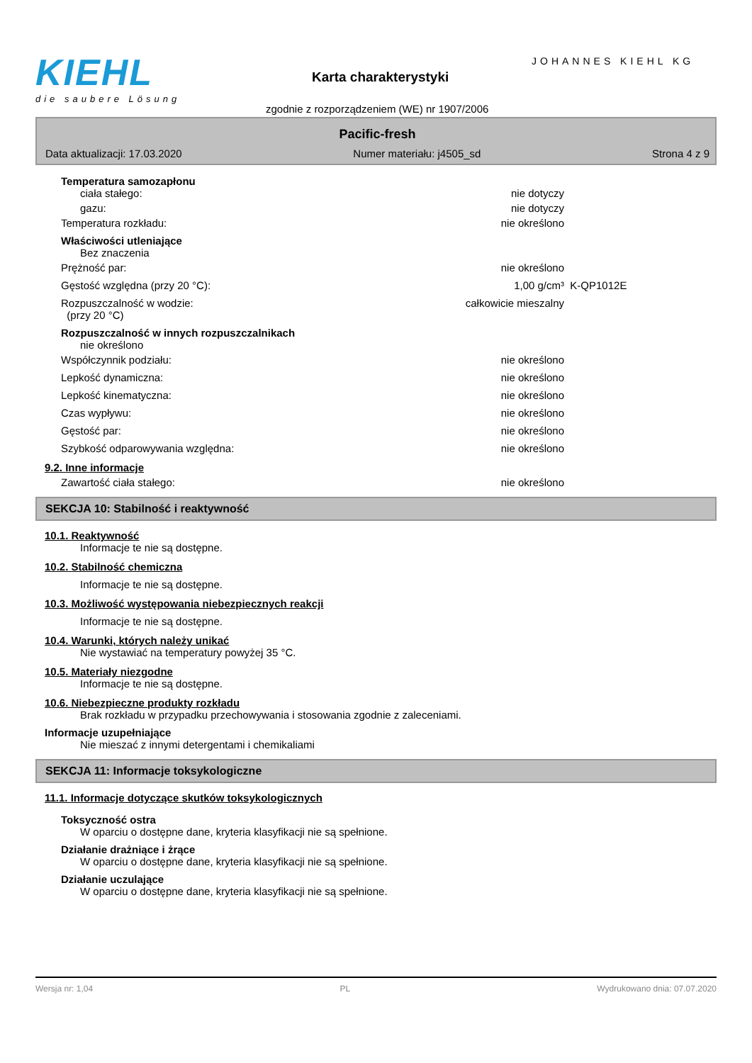KIEHL
die saubere Lösung
JOHANNES KIEHL KG
Karta charakterystyki
zgodnie z rozporządzeniem (WE) nr 1907/2006
Pacific-fresh
Data aktualizacji: 17.03.2020 Numer materiału: j4505_sd Strona 4 z 9
Temperatura samozapłonu
ciała stałego: nie dotyczy
gazu: nie dotyczy
Temperatura rozkładu: nie określono
Właściwości utleniające
Bez znaczenia
Prężność par: nie określono
Gęstość względna (przy 20 °C): 1,00 g/cm³ K-QP1012E
Rozpuszczalność w wodzie:
(przy 20 °C) całkowicie mieszalny
Rozpuszczalność w innych rozpuszczalnikach
nie określono
Współczynnik podziału: nie określono
Lepkość dynamiczna: nie określono
Lepkość kinematyczna: nie określono
Czas wypływu: nie określono
Gęstość par: nie określono
Szybkość odparowywania względna: nie określono
9.2. Inne informacje
Zawartość ciała stałego: nie określono
SEKCJA 10: Stabilność i reaktywność
10.1. Reaktywność
Informacje te nie są dostępne.
10.2. Stabilność chemiczna
Informacje te nie są dostępne.
10.3. Możliwość występowania niebezpiecznych reakcji
Informacje te nie są dostępne.
10.4. Warunki, których należy unikać
Nie wystawiać na temperatury powyżej 35 °C.
10.5. Materiały niezgodne
Informacje te nie są dostępne.
10.6. Niebezpieczne produkty rozkładu
Brak rozkładu w przypadku przechowywania i stosowania zgodnie z zaleceniami.
Informacje uzupełniające
Nie mieszać z innymi detergentami i chemikaliami
SEKCJA 11: Informacje toksykologiczne
11.1. Informacje dotyczące skutków toksykologicznych
Toksyczność ostra
W oparciu o dostępne dane, kryteria klasyfikacji nie są spełnione.
Działanie drażniące i żrące
W oparciu o dostępne dane, kryteria klasyfikacji nie są spełnione.
Działanie uczulające
W oparciu o dostępne dane, kryteria klasyfikacji nie są spełnione.
Wersja nr: 1,04 PL Wydrukowano dnia: 07.07.2020